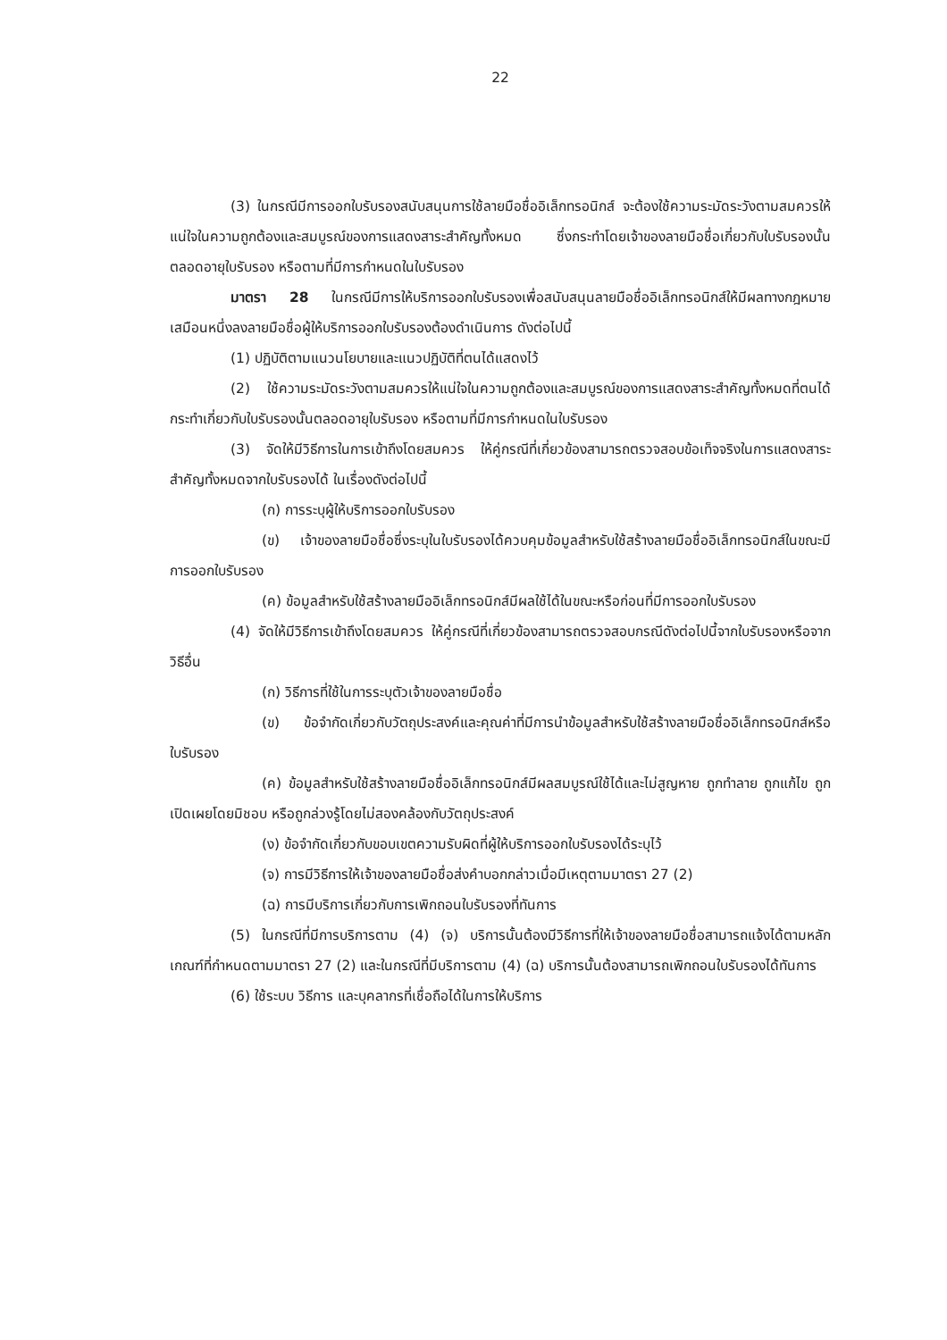22
(3) ในกรณีมีการออกใบรับรองสนับสนุนการใช้ลายมือชื่ออิเล็กทรอนิกส์ จะต้องใช้ความระมัดระวังตามสมควรให้แน่ใจในความถูกต้องและสมบูรณ์ของการแสดงสาระสำคัญทั้งหมด ซึ่งกระทำโดยเจ้าของลายมือชื่อเกี่ยวกับใบรับรองนั้นตลอดอายุใบรับรอง หรือตามที่มีการกำหนดในใบรับรอง
มาตรา 28 ในกรณีมีการให้บริการออกใบรับรองเพื่อสนับสนุนลายมือชื่ออิเล็กทรอนิกส์ให้มีผลทางกฎหมายเสมือนหนึ่งลงลายมือชื่อผู้ให้บริการออกใบรับรองต้องดำเนินการ ดังต่อไปนี้
(1) ปฏิบัติตามแนวนโยบายและแนวปฏิบัติที่ตนได้แสดงไว้
(2) ใช้ความระมัดระวังตามสมควรให้แน่ใจในความถูกต้องและสมบูรณ์ของการแสดงสาระสำคัญทั้งหมดที่ตนได้กระทำเกี่ยวกับใบรับรองนั้นตลอดอายุใบรับรอง หรือตามที่มีการกำหนดในใบรับรอง
(3) จัดให้มีวิธีการในการเข้าถึงโดยสมควร ให้คู่กรณีที่เกี่ยวข้องสามารถตรวจสอบข้อเท็จจริงในการแสดงสาระสำคัญทั้งหมดจากใบรับรองได้ ในเรื่องดังต่อไปนี้
(ก) การระบุผู้ให้บริการออกใบรับรอง
(ข) เจ้าของลายมือชื่อซึ่งระบุในใบรับรองได้ควบคุมข้อมูลสำหรับใช้สร้างลายมือชื่ออิเล็กทรอนิกส์ในขณะมีการออกใบรับรอง
(ค) ข้อมูลสำหรับใช้สร้างลายมืออิเล็กทรอนิกส์มีผลใช้ได้ในขณะหรือก่อนที่มีการออกใบรับรอง
(4) จัดให้มีวิธีการเข้าถึงโดยสมควร ให้คู่กรณีที่เกี่ยวข้องสามารถตรวจสอบกรณีดังต่อไปนี้จากใบรับรองหรือจากวิธีอื่น
(ก) วิธีการที่ใช้ในการระบุตัวเจ้าของลายมือชื่อ
(ข) ข้อจำกัดเกี่ยวกับวัตถุประสงค์และคุณค่าที่มีการนำข้อมูลสำหรับใช้สร้างลายมือชื่ออิเล็กทรอนิกส์หรือใบรับรอง
(ค) ข้อมูลสำหรับใช้สร้างลายมือชื่ออิเล็กทรอนิกส์มีผลสมบูรณ์ใช้ได้และไม่สูญหาย ถูกทำลาย ถูกแก้ไข ถูกเปิดเผยโดยมิชอบ หรือถูกล่วงรู้โดยไม่สองคล้องกับวัตถุประสงค์
(ง) ข้อจำกัดเกี่ยวกับขอบเขตความรับผิดที่ผู้ให้บริการออกใบรับรองได้ระบุไว้
(จ) การมีวิธีการให้เจ้าของลายมือชื่อส่งคำบอกกล่าวเมื่อมีเหตุตามมาตรา 27 (2)
(ฉ) การมีบริการเกี่ยวกับการเพิกถอนใบรับรองที่ทันการ
(5) ในกรณีที่มีการบริการตาม (4) (จ) บริการนั้นต้องมีวิธีการที่ให้เจ้าของลายมือชื่อสามารถแจ้งได้ตามหลักเกณฑ์ที่กำหนดตามมาตรา 27 (2) และในกรณีที่มีบริการตาม (4) (ฉ) บริการนั้นต้องสามารถเพิกถอนใบรับรองได้ทันการ
(6) ใช้ระบบ วิธีการ และบุคลากรที่เชื่อถือได้ในการให้บริการ